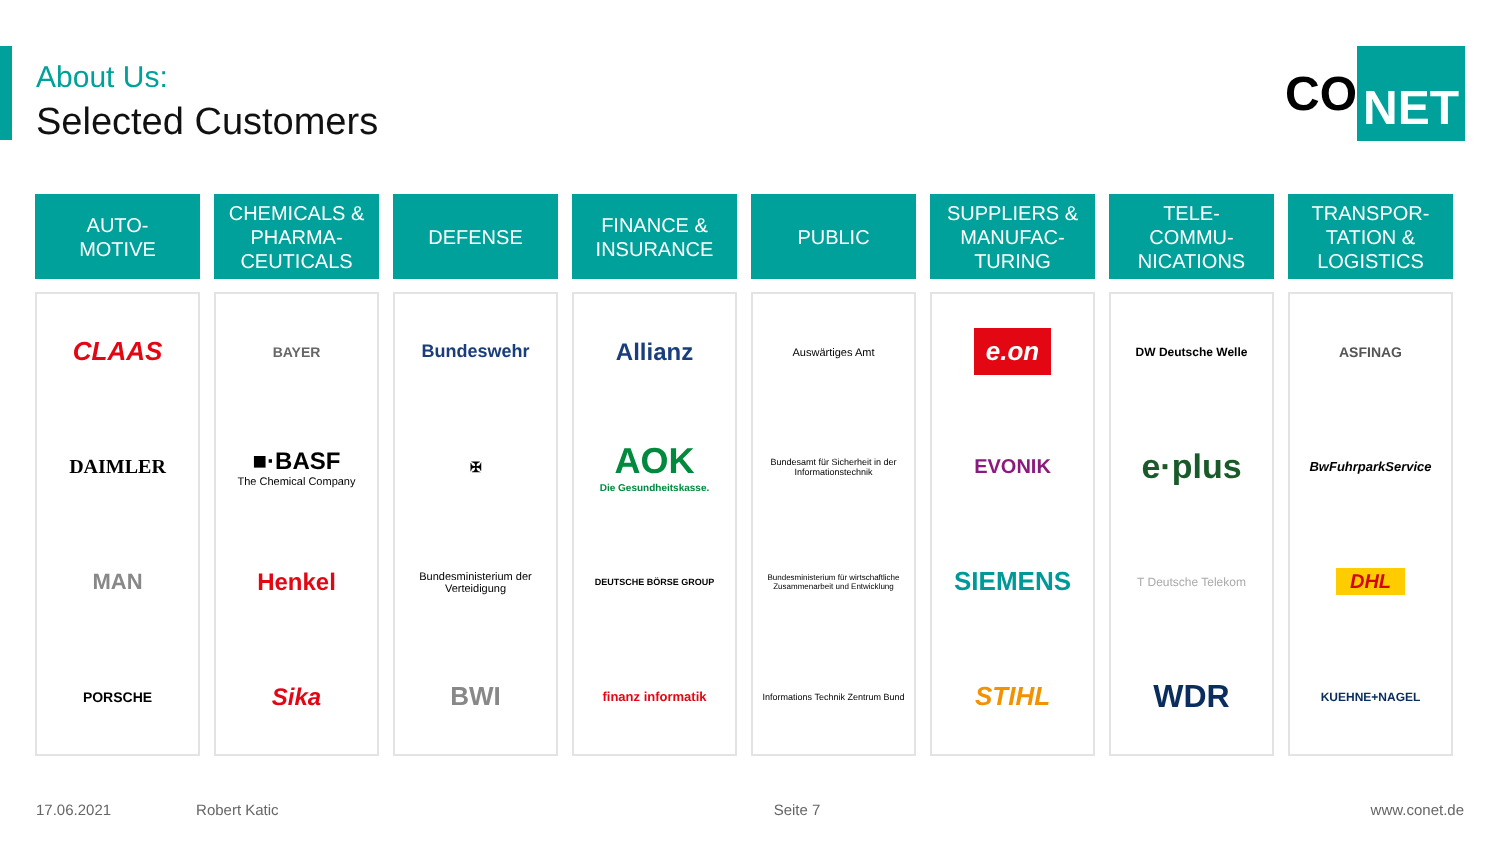About Us:
Selected Customers
CO NET
AUTO-
MOTIVE
CLAAS
DAIMLER
MAN
PORSCHE
CHEMICALS &
PHARMA-
CEUTICALS
BAYER
■·BASF
The Chemical Company
Henkel
Sika
DEFENSE
Bundeswehr
✠
Bundesministerium der Verteidigung
BWI
FINANCE &
INSURANCE
Allianz
AOK
Die Gesundheitskasse.
DEUTSCHE BÖRSE GROUP
finanz informatik
PUBLIC
Auswärtiges Amt
Bundesamt für Sicherheit in der Informationstechnik
Bundesministerium für wirtschaftliche Zusammenarbeit und Entwicklung
Informations Technik Zentrum Bund
SUPPLIERS &
MANUFAC-
TURING
e.on
EVONIK
SIEMENS
STIHL
TELE-
COMMU-
NICATIONS
DW Deutsche Welle
e·plus
T Deutsche Telekom
WDR
TRANSPOR-
TATION &
LOGISTICS
ASFINAG
BwFuhrparkService
DHL
KUEHNE+NAGEL
17.06.2021 Robert Katic Seite 7 www.conet.de